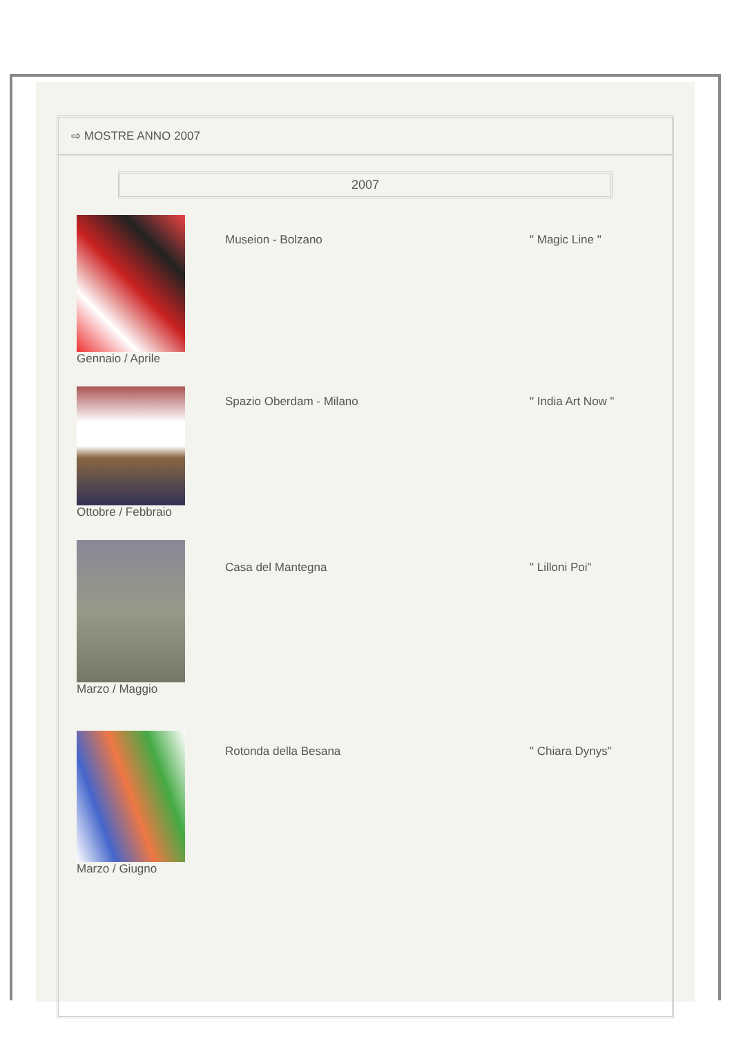⇨ MOSTRE ANNO 2007
2007
| Gennaio / Aprile | Museion - Bolzano | " Magic Line " |
| Ottobre / Febbraio | Spazio Oberdam - Milano | " India Art Now " |
| Marzo / Maggio | Casa del Mantegna | " Lilloni Poi" |
| Marzo / Giugno | Rotonda della Besana | " Chiara Dynys" |